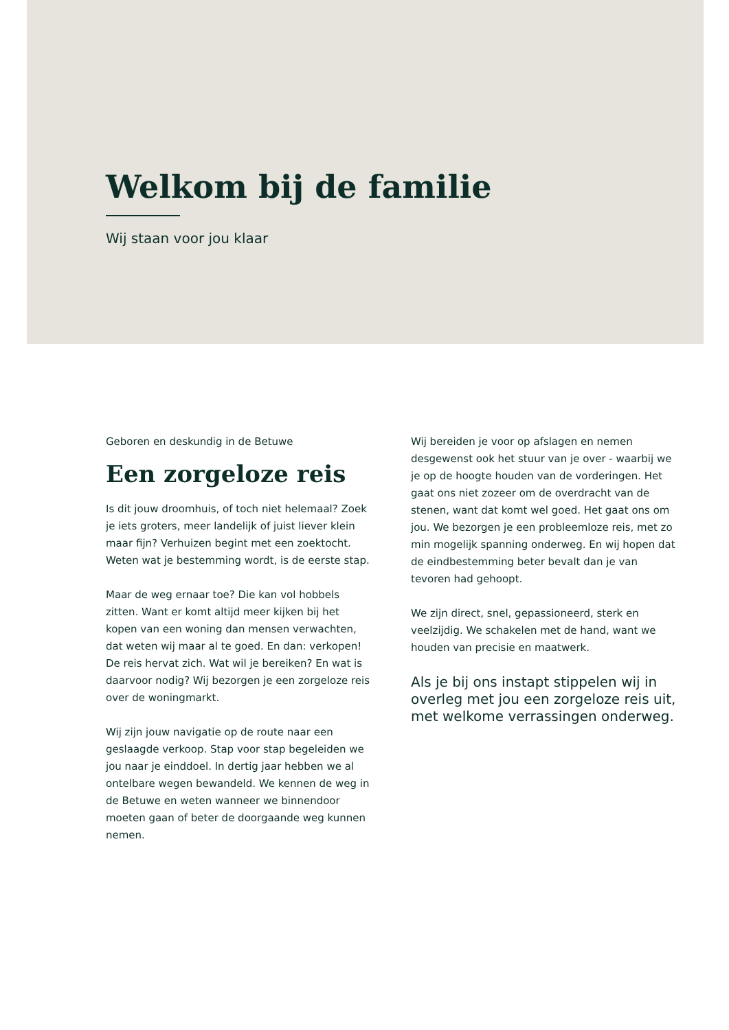Welkom bij de familie
Wij staan voor jou klaar
Geboren en deskundig in de Betuwe
Een zorgeloze reis
Is dit jouw droomhuis, of toch niet helemaal? Zoek je iets groters, meer landelijk of juist liever klein maar fijn? Verhuizen begint met een zoektocht. Weten wat je bestemming wordt, is de eerste stap.
Maar de weg ernaar toe? Die kan vol hobbels zitten. Want er komt altijd meer kijken bij het kopen van een woning dan mensen verwachten, dat weten wij maar al te goed. En dan: verkopen! De reis hervat zich. Wat wil je bereiken? En wat is daarvoor nodig? Wij bezorgen je een zorgeloze reis over de woningmarkt.
Wij zijn jouw navigatie op de route naar een geslaagde verkoop. Stap voor stap begeleiden we jou naar je einddoel. In dertig jaar hebben we al ontelbare wegen bewandeld. We kennen de weg in de Betuwe en weten wanneer we binnendoor moeten gaan of beter de doorgaande weg kunnen nemen.
Wij bereiden je voor op afslagen en nemen desgewenst ook het stuur van je over - waarbij we je op de hoogte houden van de vorderingen. Het gaat ons niet zozeer om de overdracht van de stenen, want dat komt wel goed. Het gaat ons om jou. We bezorgen je een probleemloze reis, met zo min mogelijk spanning onderweg. En wij hopen dat de eindbestemming beter bevalt dan je van tevoren had gehoopt.
We zijn direct, snel, gepassioneerd, sterk en veelzijdig. We schakelen met de hand, want we houden van precisie en maatwerk.
Als je bij ons instapt stippelen wij in overleg met jou een zorgeloze reis uit, met welkome verrassingen onderweg.